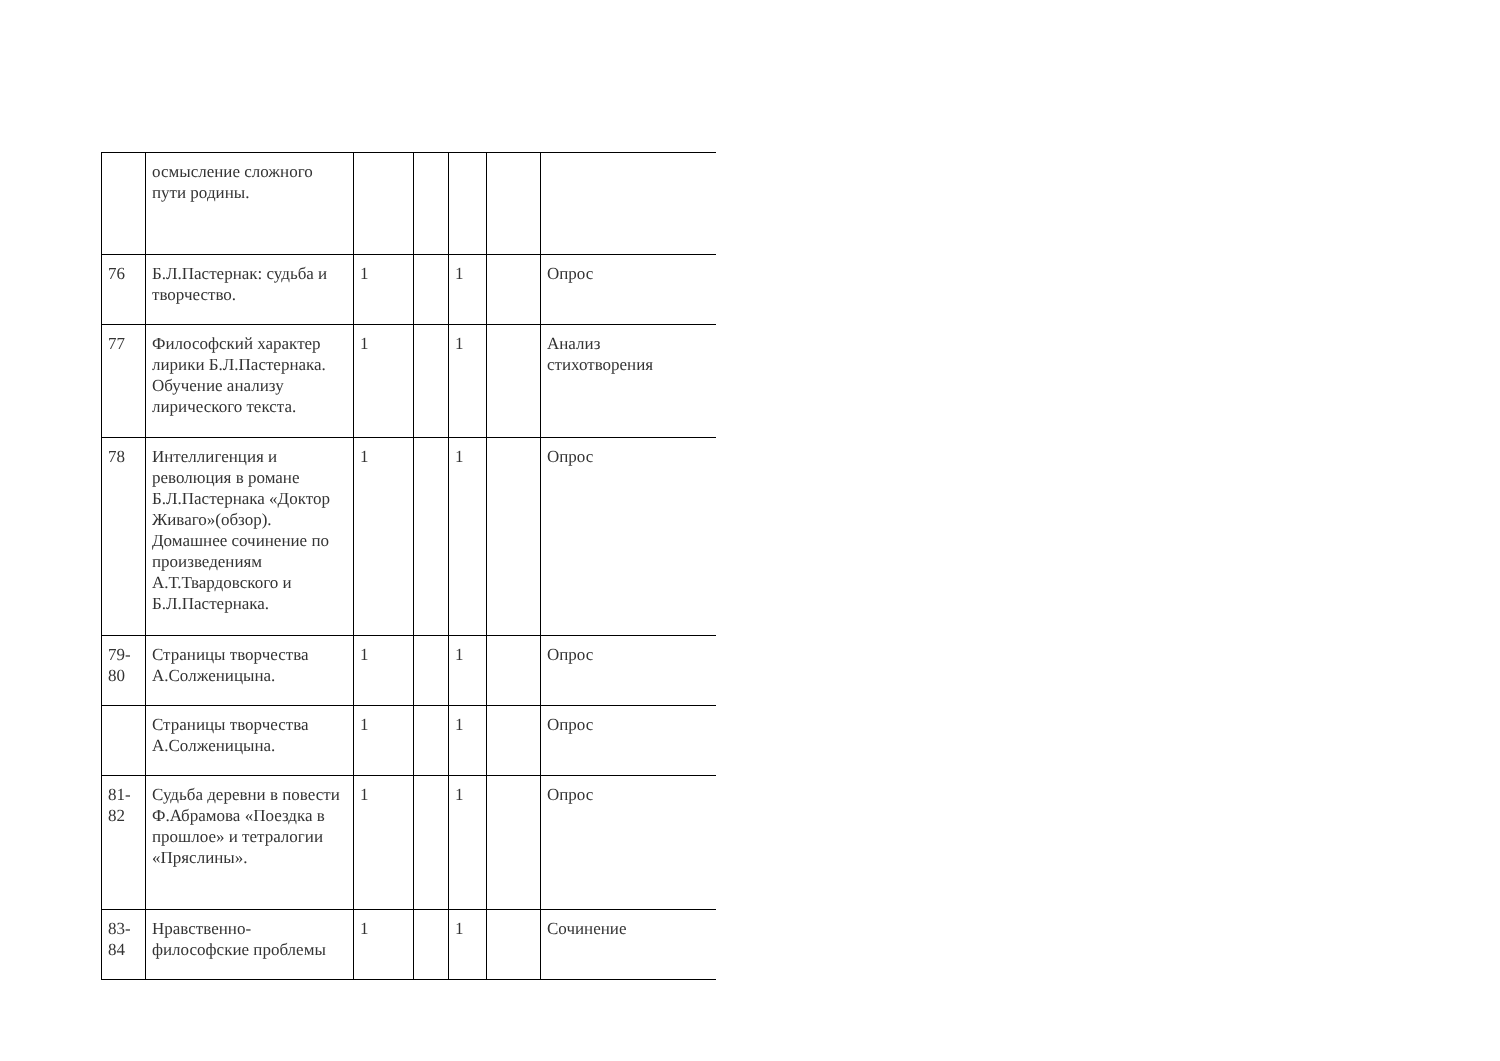| | осмысление сложного пути родины. | | | | | |
| 76 | Б.Л.Пастернак: судьба и творчество. | 1 | | 1 | | Опрос |
| 77 | Философский характер лирики Б.Л.Пастернака. Обучение анализу лирического текста. | 1 | | 1 | | Анализ стихотворения |
| 78 | Интеллигенция и революция в романе Б.Л.Пастернака «Доктор Живаго»(обзор). Домашнее сочинение по произведениям А.Т.Твардовского и Б.Л.Пастернака. | 1 | | 1 | | Опрос |
| 79-80 | Страницы творчества А.Солженицына. | 1 | | 1 | | Опрос |
| | Страницы творчества А.Солженицына. | 1 | | 1 | | Опрос |
| 81-82 | Судьба деревни в повести Ф.Абрамова «Поездка в прошлое» и тетралогии «Пряслины». | 1 | | 1 | | Опрос |
| 83-84 | Нравственно-философские проблемы | 1 | | 1 | | Сочинение |